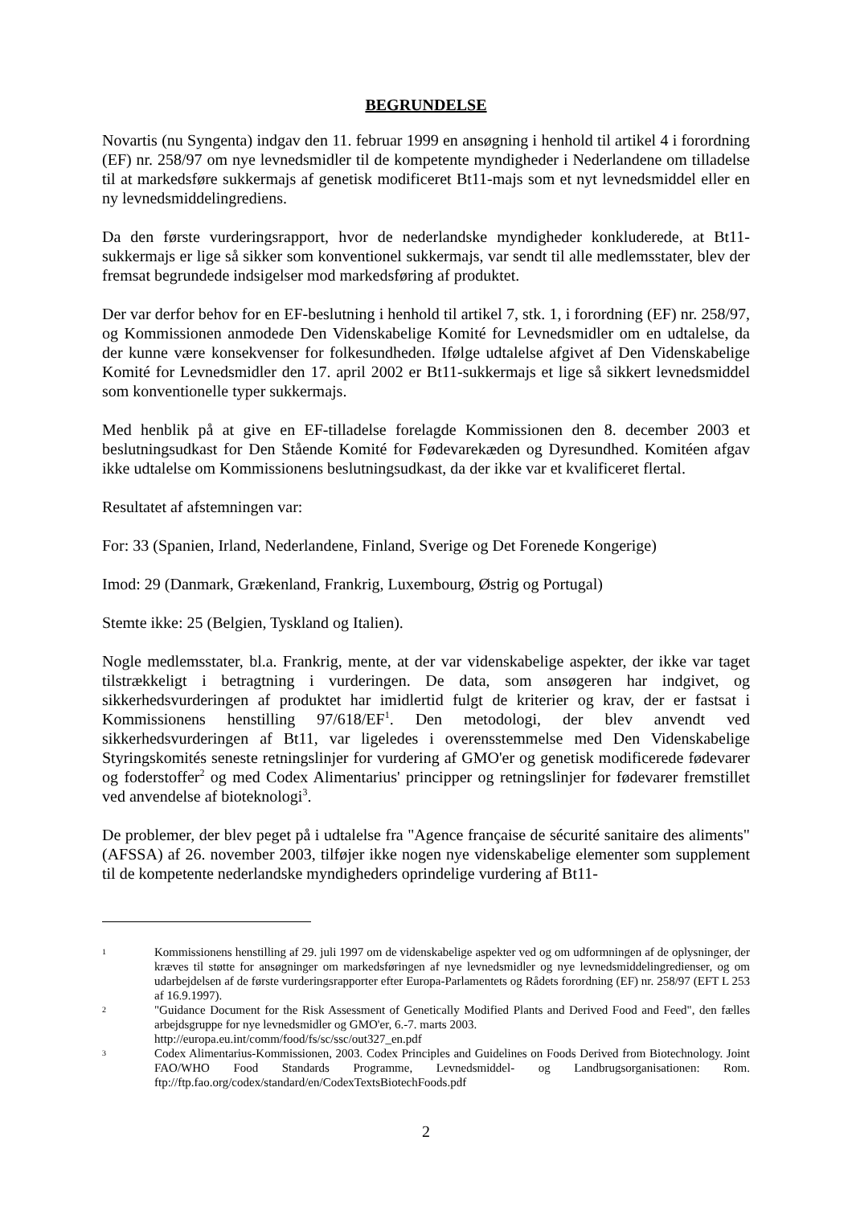BEGRUNDELSE
Novartis (nu Syngenta) indgav den 11. februar 1999 en ansøgning i henhold til artikel 4 i forordning (EF) nr. 258/97 om nye levnedsmidler til de kompetente myndigheder i Nederlandene om tilladelse til at markedsføre sukkermajs af genetisk modificeret Bt11-majs som et nyt levnedsmiddel eller en ny levnedsmiddelingrediens.
Da den første vurderingsrapport, hvor de nederlandske myndigheder konkluderede, at Bt11-sukkermajs er lige så sikker som konventionel sukkermajs, var sendt til alle medlemsstater, blev der fremsat begrundede indsigelser mod markedsføring af produktet.
Der var derfor behov for en EF-beslutning i henhold til artikel 7, stk. 1, i forordning (EF) nr. 258/97, og Kommissionen anmodede Den Videnskabelige Komité for Levnedsmidler om en udtalelse, da der kunne være konsekvenser for folkesundheden. Ifølge udtalelse afgivet af Den Videnskabelige Komité for Levnedsmidler den 17. april 2002 er Bt11-sukkermajs et lige så sikkert levnedsmiddel som konventionelle typer sukkermajs.
Med henblik på at give en EF-tilladelse forelagde Kommissionen den 8. december 2003 et beslutningsudkast for Den Stående Komité for Fødevarekæden og Dyresundhed. Komitéen afgav ikke udtalelse om Kommissionens beslutningsudkast, da der ikke var et kvalificeret flertal.
Resultatet af afstemningen var:
For: 33 (Spanien, Irland, Nederlandene, Finland, Sverige og Det Forenede Kongerige)
Imod: 29 (Danmark, Grækenland, Frankrig, Luxembourg, Østrig og Portugal)
Stemte ikke: 25 (Belgien, Tyskland og Italien).
Nogle medlemsstater, bl.a. Frankrig, mente, at der var videnskabelige aspekter, der ikke var taget tilstrækkeligt i betragtning i vurderingen. De data, som ansøgeren har indgivet, og sikkerhedsvurderingen af produktet har imidlertid fulgt de kriterier og krav, der er fastsat i Kommissionens henstilling 97/618/EF<sup>1</sup>. Den metodologi, der blev anvendt ved sikkerhedsvurderingen af Bt11, var ligeledes i overensstemmelse med Den Videnskabelige Styringskomités seneste retningslinjer for vurdering af GMO'er og genetisk modificerede fødevarer og foderstoffer<sup>2</sup> og med Codex Alimentarius' principper og retningslinjer for fødevarer fremstillet ved anvendelse af bioteknologi<sup>3</sup>.
De problemer, der blev peget på i udtalelse fra "Agence française de sécurité sanitaire des aliments" (AFSSA) af 26. november 2003, tilføjer ikke nogen nye videnskabelige elementer som supplement til de kompetente nederlandske myndigheders oprindelige vurdering af Bt11-
1 Kommissionens henstilling af 29. juli 1997 om de videnskabelige aspekter ved og om udformningen af de oplysninger, der kræves til støtte for ansøgninger om markedsføringen af nye levnedsmidler og nye levnedsmiddelingredienser, og om udarbejdelsen af de første vurderingsrapporter efter Europa-Parlamentets og Rådets forordning (EF) nr. 258/97 (EFT L 253 af 16.9.1997).
2 "Guidance Document for the Risk Assessment of Genetically Modified Plants and Derived Food and Feed", den fælles arbejdsgruppe for nye levnedsmidler og GMO'er, 6.-7. marts 2003.
http://europa.eu.int/comm/food/fs/sc/ssc/out327_en.pdf
3 Codex Alimentarius-Kommissionen, 2003. Codex Principles and Guidelines on Foods Derived from Biotechnology. Joint FAO/WHO Food Standards Programme, Levnedsmiddel- og Landbrugsorganisationen: Rom. ftp://ftp.fao.org/codex/standard/en/CodexTextsBiotechFoods.pdf
2